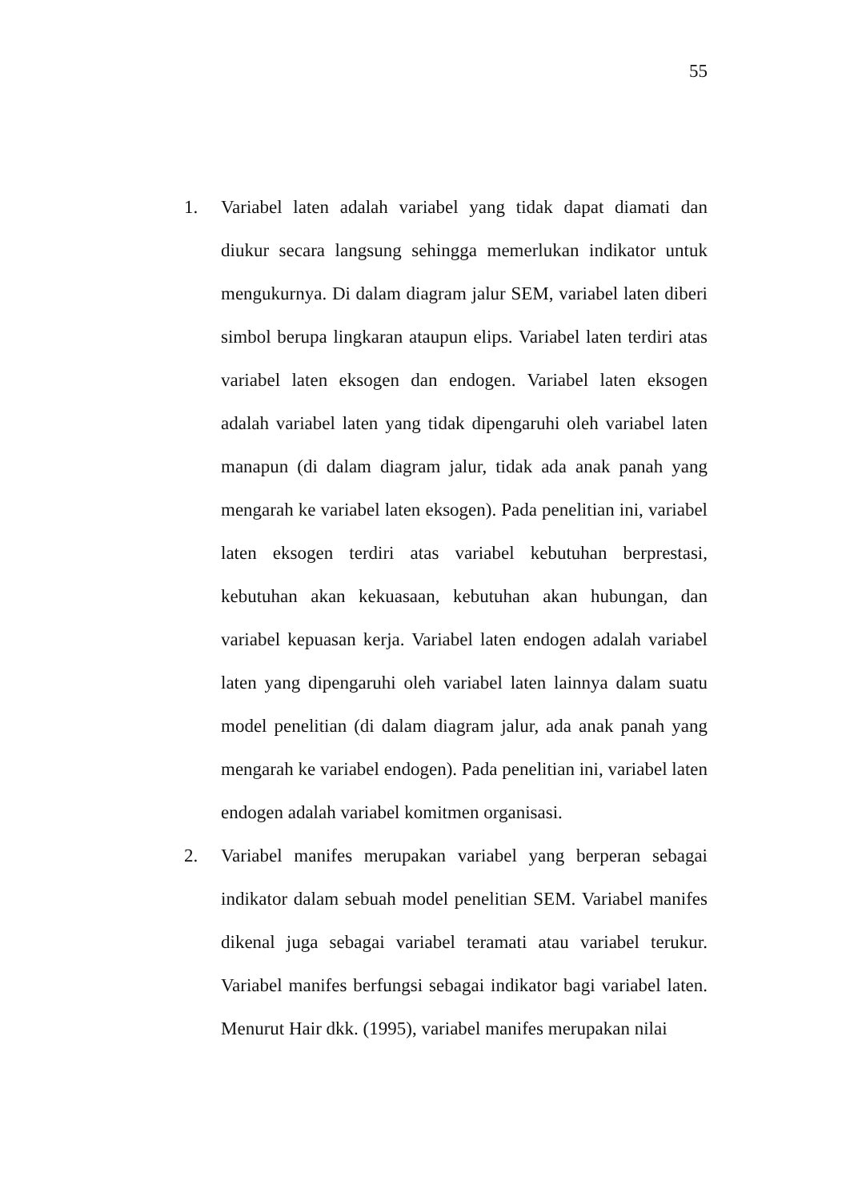55
1. Variabel laten adalah variabel yang tidak dapat diamati dan diukur secara langsung sehingga memerlukan indikator untuk mengukurnya. Di dalam diagram jalur SEM, variabel laten diberi simbol berupa lingkaran ataupun elips. Variabel laten terdiri atas variabel laten eksogen dan endogen. Variabel laten eksogen adalah variabel laten yang tidak dipengaruhi oleh variabel laten manapun (di dalam diagram jalur, tidak ada anak panah yang mengarah ke variabel laten eksogen). Pada penelitian ini, variabel laten eksogen terdiri atas variabel kebutuhan berprestasi, kebutuhan akan kekuasaan, kebutuhan akan hubungan, dan variabel kepuasan kerja. Variabel laten endogen adalah variabel laten yang dipengaruhi oleh variabel laten lainnya dalam suatu model penelitian (di dalam diagram jalur, ada anak panah yang mengarah ke variabel endogen). Pada penelitian ini, variabel laten endogen adalah variabel komitmen organisasi.
2. Variabel manifes merupakan variabel yang berperan sebagai indikator dalam sebuah model penelitian SEM. Variabel manifes dikenal juga sebagai variabel teramati atau variabel terukur. Variabel manifes berfungsi sebagai indikator bagi variabel laten. Menurut Hair dkk. (1995), variabel manifes merupakan nilai